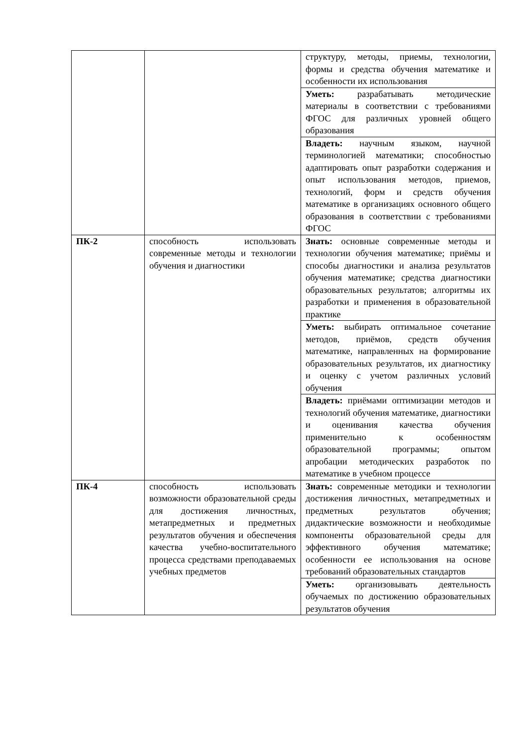| | | структуру, методы, приемы, технологии, формы и средства обучения математике и особенности их использования |
| | | Уметь: разрабатывать методические материалы в соответствии с требованиями ФГОС для различных уровней общего образования |
| | | Владеть: научным языком, научной терминологией математики; способностью адаптировать опыт разработки содержания и опыт использования методов, приемов, технологий, форм и средств обучения математике в организациях основного общего образования в соответствии с требованиями ФГОС |
| ПК-2 | способность использовать современные методы и технологии обучения и диагностики | Знать: основные современные методы и технологии обучения математике; приёмы и способы диагностики и анализа результатов обучения математике; средства диагностики образовательных результатов; алгоритмы их разработки и применения в образовательной практике |
| | | Уметь: выбирать оптимальное сочетание методов, приёмов, средств обучения математике, направленных на формирование образовательных результатов, их диагностику и оценку с учетом различных условий обучения |
| | | Владеть: приёмами оптимизации методов и технологий обучения математике, диагностики и оценивания качества обучения применительно к особенностям образовательной программы; опытом апробации методических разработок по математике в учебном процессе |
| ПК-4 | способность использовать возможности образовательной среды для достижения личностных, метапредметных и предметных результатов обучения и обеспечения качества учебно-воспитательного процесса средствами преподаваемых учебных предметов | Знать: современные методики и технологии достижения личностных, метапредметных и предметных результатов обучения; дидактические возможности и необходимые компоненты образовательной среды для эффективного обучения математике; особенности ее использования на основе требований образовательных стандартов |
| | | Уметь: организовывать деятельность обучаемых по достижению образовательных результатов обучения |